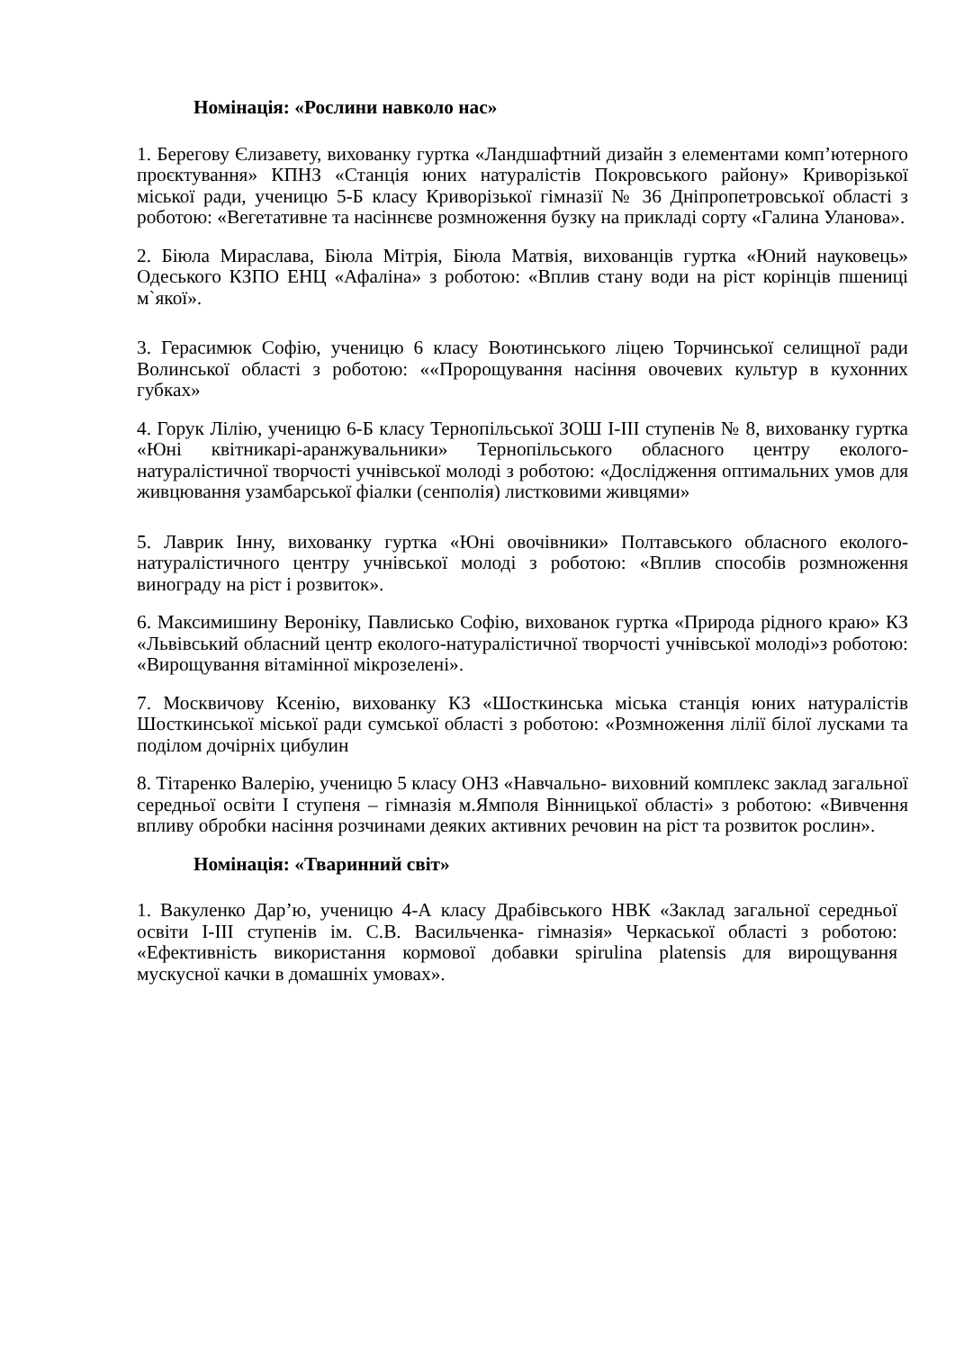Номінація: «Рослини навколо нас»
1. Берегову Єлизавету, вихованку гуртка «Ландшафтний дизайн з елементами комп’ютерного проєктування» КПНЗ «Станція юних натуралістів Покровського району» Криворізької міської ради, ученицю 5-Б класу Криворізької гімназії № 36 Дніпропетровської області з роботою: «Вегетативне та насіннєве розмноження бузку на прикладі сорту «Галина Уланова».
2. Біюла Мираслава, Біюла Мітрія, Біюла Матвія, вихованців гуртка «Юний науковець» Одеського КЗПО ЕНЦ «Афаліна» з роботою: «Вплив стану води на ріст корінців пшениці м`якої».
3. Герасимюк Софію, ученицю 6 класу Воютинського ліцею Торчинської селищної ради Волинської області з роботою: ««Пророщування насіння овочевих культур в кухонних губках»
4. Горук Лілію, ученицю 6-Б класу Тернопільської ЗОШ І-ІІІ ступенів № 8, вихованку гуртка «Юні квітникарі-аранжувальники» Тернопільського обласного центру еколого-натуралістичної творчості учнівської молоді з роботою: «Дослідження оптимальних умов для живцювання узамбарської фіалки (сенполія) листковими живцями»
5. Лаврик Інну, вихованку гуртка «Юні овочівники» Полтавського обласного еколого-натуралістичного центру учнівської молоді з роботою: «Вплив способів розмноження винограду на ріст і розвиток».
6. Максимишину Вероніку, Павлисько Софію, вихованок гуртка «Природа рідного краю» КЗ «Львівський обласний центр еколого-натуралістичної творчості учнівської молоді»з роботою: «Вирощування вітамінної мікрозелені».
7. Москвичову Ксенію, вихованку КЗ «Шосткинська міська станція юних натуралістів Шосткинської міської ради сумської області з роботою: «Розмноження лілії білої лусками та поділом дочірніх цибулин
8. Тітаренко Валерію, ученицю 5 класу ОНЗ «Навчально- виховний комплекс заклад загальної середньої освіти І ступеня – гімназія м.Ямполя Вінницької області» з роботою: «Вивчення впливу обробки насіння розчинами деяких активних речовин на ріст та розвиток рослин».
Номінація: «Тваринний світ»
1. Вакуленко Дар’ю, ученицю 4-А класу Драбівського НВК «Заклад загальної середньої освіти І-ІІІ ступенів ім. С.В. Васильченка- гімназія» Черкаської області з роботою: «Ефективність використання кормової добавки spirulina platensis для вирощування мускусної качки в домашніх умовах».